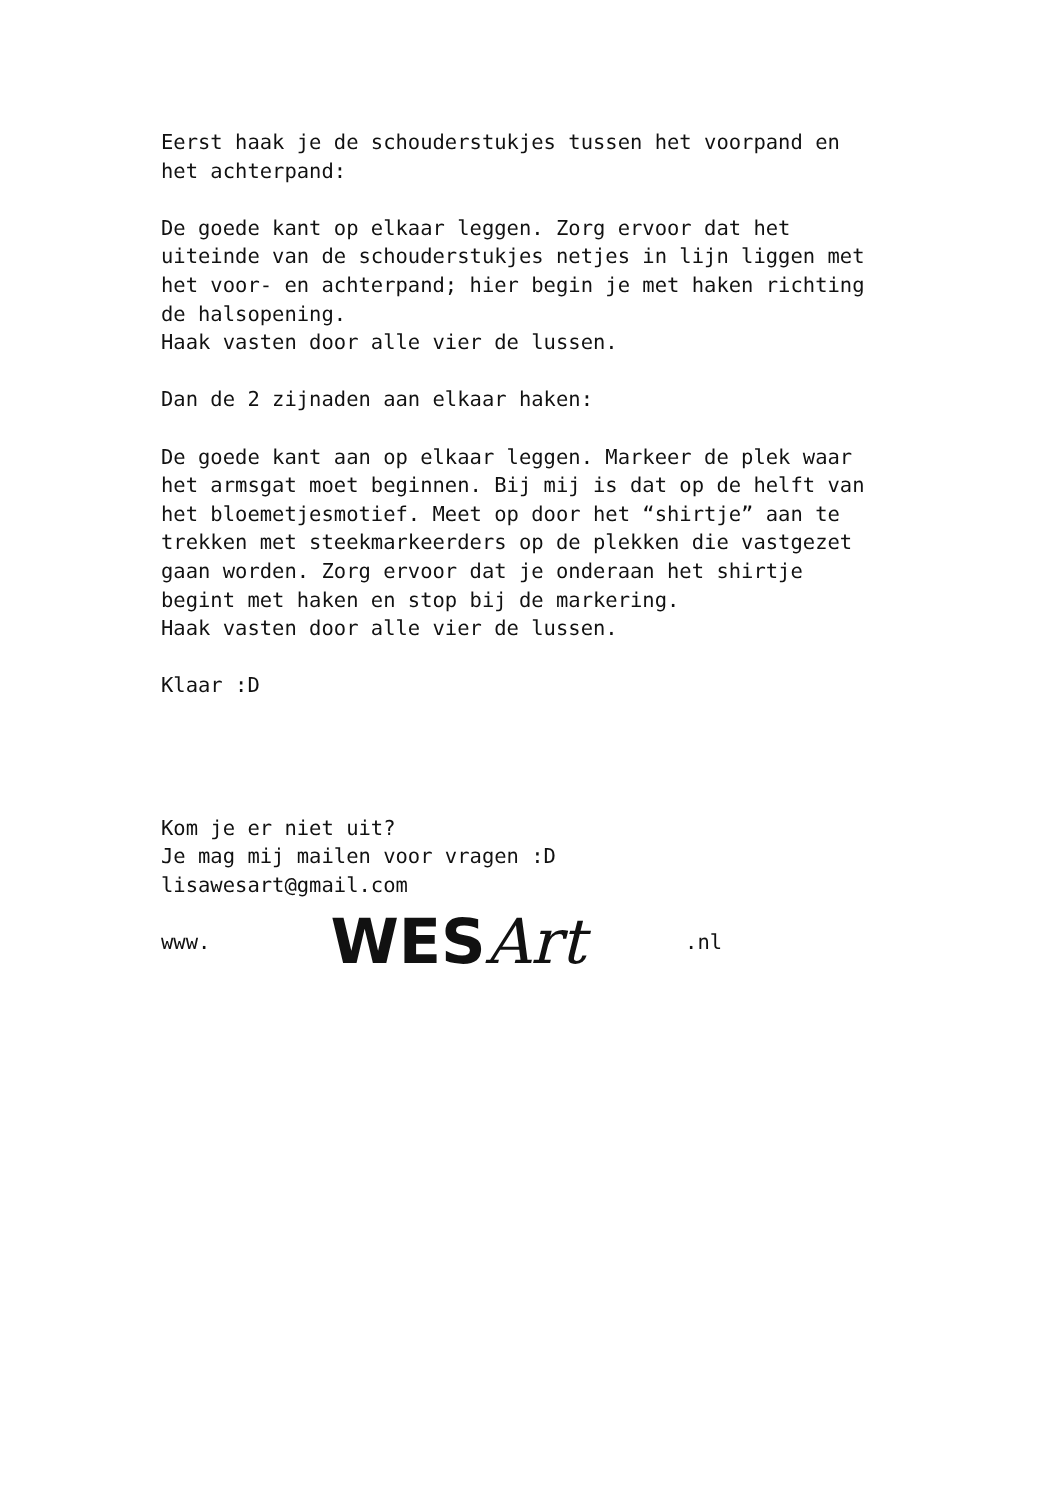Eerst haak je de schouderstukjes tussen het voorpand en
het achterpand:
De goede kant op elkaar leggen. Zorg ervoor dat het
uiteinde van de schouderstukjes netjes in lijn liggen met
het voor- en achterpand; hier begin je met haken richting
de halsopening.
Haak vasten door alle vier de lussen.
Dan de 2 zijnaden aan elkaar haken:
De goede kant aan op elkaar leggen. Markeer de plek waar
het armsgat moet beginnen. Bij mij is dat op de helft van
het bloemetjesmotief. Meet op door het “shirtje” aan te
trekken met steekmarkeerders op de plekken die vastgezet
gaan worden. Zorg ervoor dat je onderaan het shirtje
begint met haken en stop bij de markering.
Haak vasten door alle vier de lussen.
Klaar :D
Kom je er niet uit?
Je mag mij mailen voor vragen :D
lisawesart@gmail.com
www. WESArt.nl